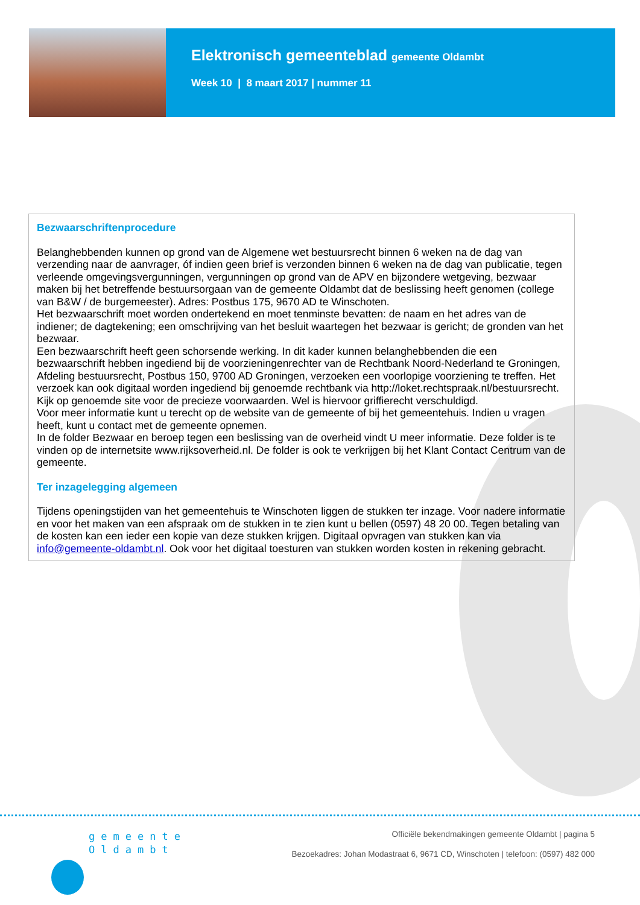Elektronisch gemeenteblad gemeente Oldambt
Week 10 | 8 maart 2017 | nummer 11
Bezwaarschriftenprocedure
Belanghebbenden kunnen op grond van de Algemene wet bestuursrecht binnen 6 weken na de dag van verzending naar de aanvrager, óf indien geen brief is verzonden binnen 6 weken na de dag van publicatie, tegen verleende omgevingsvergunningen, vergunningen op grond van de APV en bijzondere wetgeving, bezwaar maken bij het betreffende bestuursorgaan van de gemeente Oldambt dat de beslissing heeft genomen (college van B&W / de burgemeester). Adres: Postbus 175, 9670 AD te Winschoten.
Het bezwaarschrift moet worden ondertekend en moet tenminste bevatten: de naam en het adres van de indiener; de dagtekening; een omschrijving van het besluit waartegen het bezwaar is gericht; de gronden van het bezwaar.
Een bezwaarschrift heeft geen schorsende werking. In dit kader kunnen belanghebbenden die een bezwaarschrift hebben ingediend bij de voorzieningenrechter van de Rechtbank Noord-Nederland te Groningen, Afdeling bestuursrecht, Postbus 150, 9700 AD Groningen, verzoeken een voorlopige voorziening te treffen. Het verzoek kan ook digitaal worden ingediend bij genoemde rechtbank via http://loket.rechtspraak.nl/bestuursrecht. Kijk op genoemde site voor de precieze voorwaarden. Wel is hiervoor griffierecht verschuldigd.
Voor meer informatie kunt u terecht op de website van de gemeente of bij het gemeentehuis. Indien u vragen heeft, kunt u contact met de gemeente opnemen.
In de folder Bezwaar en beroep tegen een beslissing van de overheid vindt U meer informatie. Deze folder is te vinden op de internetsite www.rijksoverheid.nl. De folder is ook te verkrijgen bij het Klant Contact Centrum van de gemeente.
Ter inzagelegging algemeen
Tijdens openingstijden van het gemeentehuis te Winschoten liggen de stukken ter inzage. Voor nadere informatie en voor het maken van een afspraak om de stukken in te zien kunt u bellen (0597) 48 20 00. Tegen betaling van de kosten kan een ieder een kopie van deze stukken krijgen. Digitaal opvragen van stukken kan via info@gemeente-oldambt.nl. Ook voor het digitaal toesturen van stukken worden kosten in rekening gebracht.
gemeente
Oldambt
Officiële bekendmakingen gemeente Oldambt | pagina 5
Bezoekadres: Johan Modastraat 6, 9671 CD, Winschoten | telefoon: (0597) 482 000